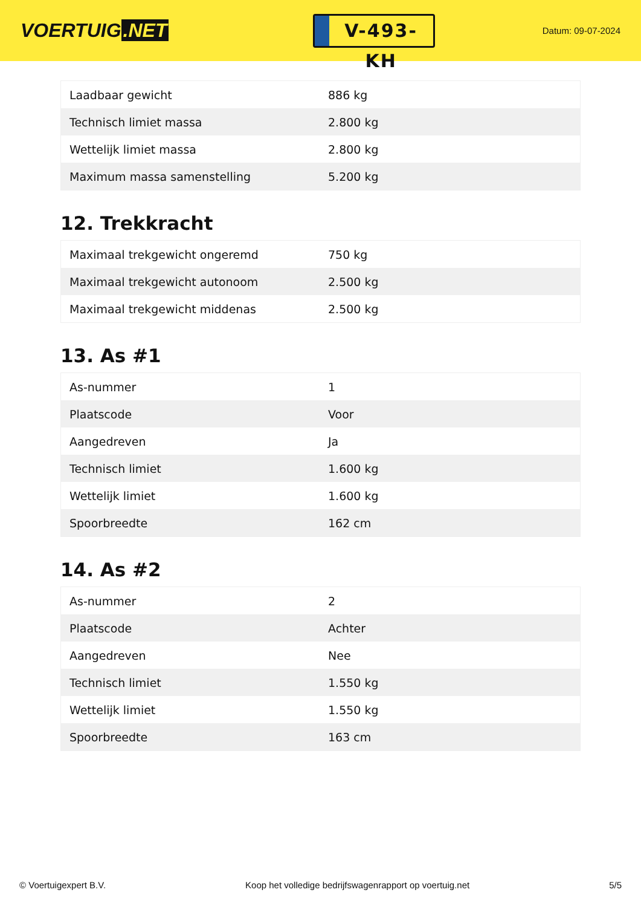VOERTUIG.NET
V-493-KH
Datum: 09-07-2024
| Laadbaar gewicht | 886 kg |
| Technisch limiet massa | 2.800 kg |
| Wettelijk limiet massa | 2.800 kg |
| Maximum massa samenstelling | 5.200 kg |
12. Trekkracht
| Maximaal trekgewicht ongeremd | 750 kg |
| Maximaal trekgewicht autonoom | 2.500 kg |
| Maximaal trekgewicht middenas | 2.500 kg |
13. As #1
| As-nummer | 1 |
| Plaatscode | Voor |
| Aangedreven | Ja |
| Technisch limiet | 1.600 kg |
| Wettelijk limiet | 1.600 kg |
| Spoorbreedte | 162 cm |
14. As #2
| As-nummer | 2 |
| Plaatscode | Achter |
| Aangedreven | Nee |
| Technisch limiet | 1.550 kg |
| Wettelijk limiet | 1.550 kg |
| Spoorbreedte | 163 cm |
© Voertuigexpert B.V. Koop het volledige bedrijfswagenrapport op voertuig.net 5/5